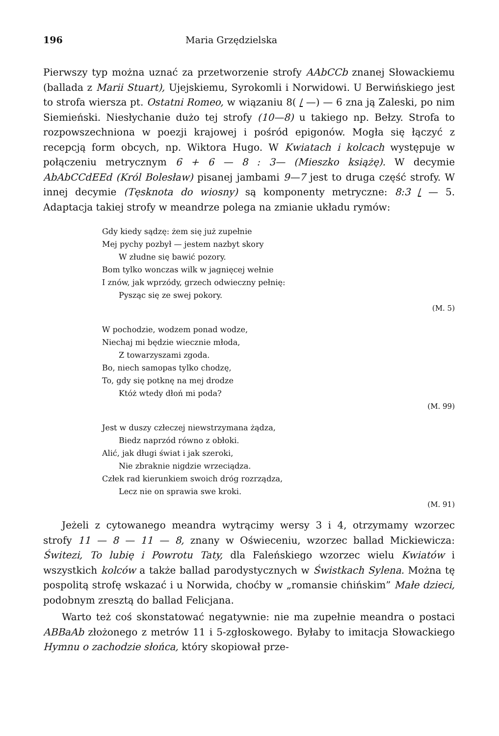196 Maria Grzędzielska
Pierwszy typ można uznać za przetworzenie strofy AAbCCb znanej Słowackiemu (ballada z Marii Stuart), Ujejskiemu, Syrokomli i Norwidowi. U Berwińskiego jest to strofa wiersza pt. Ostatni Romeo, w wiązaniu 8( / —) — 6 zna ją Zaleski, po nim Siemieński. Niesłychanie dużo tej strofy (10—8) u takiego np. Bełzy. Strofa to rozpowszechniona w poezji krajowej i pośród epigonów. Mogła się łączyć z recepcją form obcych, np. Wiktora Hugo. W Kwiatach i kolcach występuje w połączeniu metrycznym 6 + 6 — 8 : 3— (Mieszko książę). W decymie AbAbCCdEEd (Król Bolesław) pisanej jambami 9—7 jest to druga część strofy. W innej decymie (Tęsknota do wiosny) są komponenty metryczne: 8:3 / — 5. Adaptacja takiej strofy w meandrze polega na zmianie układu rymów:
Gdy kiedy sądzę: żem się już zupełnie
Mej pychy pozbył — jestem nazbyt skory
W złudne się bawić pozory.
Bom tylko wonczas wilk w jagnięcej wełnie
I znów, jak wprzódy, grzech odwieczny pełnię:
Pysząc się ze swej pokory.
(M. 5)
W pochodzie, wodzem ponad wodze,
Niechaj mi będzie wiecznie młoda,
Z towarzyszami zgoda.
Bo, niech samopas tylko chodzę,
To, gdy się potknę na mej drodze
Któż wtedy dłoń mi poda?
(M. 99)
Jest w duszy człeczej niewstrzymana żądza,
Biedz naprzód równo z obłoki.
Alić, jak długi świat i jak szeroki,
Nie zbraknie nigdzie wrzeciądza.
Człek rad kierunkiem swoich dróg rozrządza,
Lecz nie on sprawia swe kroki.
(M. 91)
Jeżeli z cytowanego meandra wytrącimy wersy 3 i 4, otrzymamy wzorzec strofy 11 — 8 — 11 — 8, znany w Oświeceniu, wzorzec ballad Mickiewicza: Świtezi, To lubię i Powrotu Taty, dla Faleńskiego wzorzec wielu Kwiatów i wszystkich kolców a także ballad parodystycznych w Świstkach Sylena. Można tę pospolitą strofę wskazać i u Norwida, choćby w „romansie chińskim” Małe dzieci, podobnym zresztą do ballad Felicjana.
Warto też coś skonstatować negatywnie: nie ma zupełnie meandra o postaci ABBaAb złożonego z metrów 11 i 5-zgłoskowego. Byłaby to imitacja Słowackiego Hymnu o zachodzie słońca, który skopiował prze-